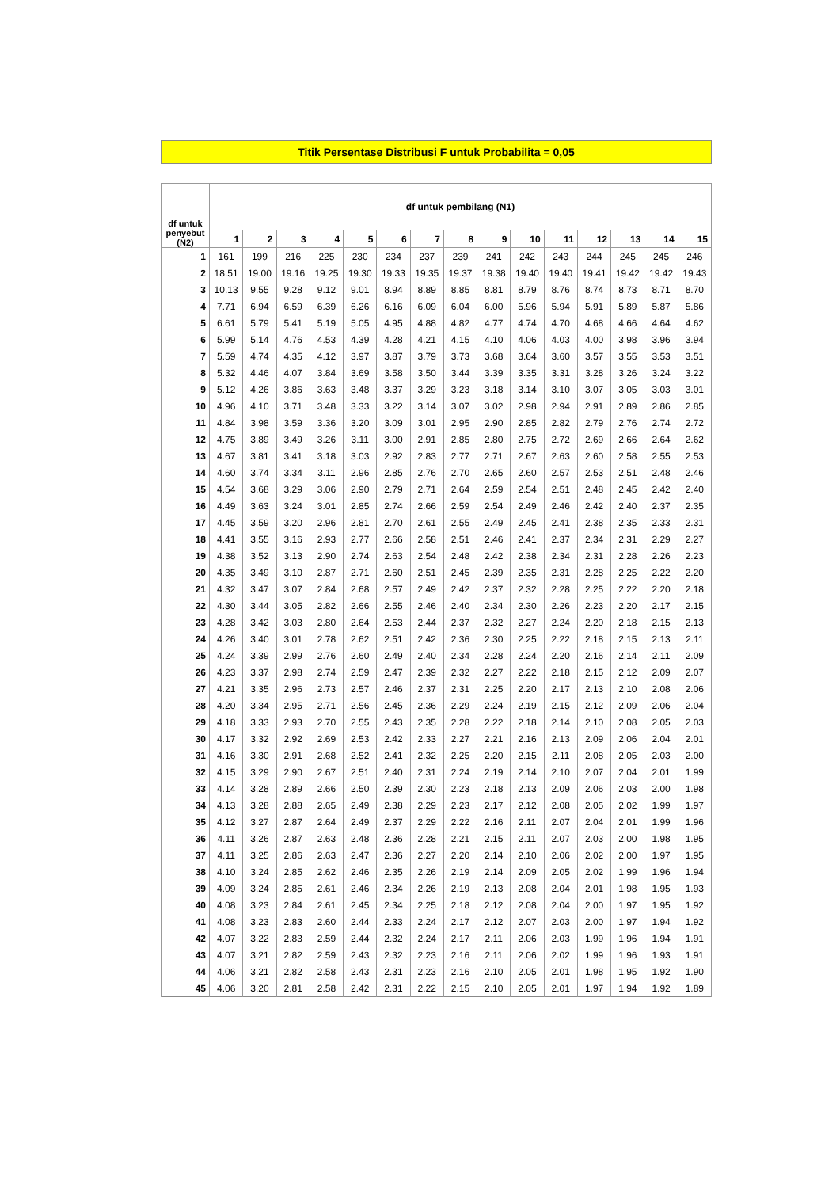Titik Persentase Distribusi F untuk Probabilita = 0,05
| df untuk penyebut (N2) | df untuk pembilang (N1) | | | | | | | | | | | | | | |
| --- | --- | --- | --- | --- | --- | --- | --- | --- | --- | --- | --- | --- | --- | --- | --- |
| | 1 | 2 | 3 | 4 | 5 | 6 | 7 | 8 | 9 | 10 | 11 | 12 | 13 | 14 | 15 |
| 1 | 161 | 199 | 216 | 225 | 230 | 234 | 237 | 239 | 241 | 242 | 243 | 244 | 245 | 245 | 246 |
| 2 | 18.51 | 19.00 | 19.16 | 19.25 | 19.30 | 19.33 | 19.35 | 19.37 | 19.38 | 19.40 | 19.40 | 19.41 | 19.42 | 19.42 | 19.43 |
| 3 | 10.13 | 9.55 | 9.28 | 9.12 | 9.01 | 8.94 | 8.89 | 8.85 | 8.81 | 8.79 | 8.76 | 8.74 | 8.73 | 8.71 | 8.70 |
| 4 | 7.71 | 6.94 | 6.59 | 6.39 | 6.26 | 6.16 | 6.09 | 6.04 | 6.00 | 5.96 | 5.94 | 5.91 | 5.89 | 5.87 | 5.86 |
| 5 | 6.61 | 5.79 | 5.41 | 5.19 | 5.05 | 4.95 | 4.88 | 4.82 | 4.77 | 4.74 | 4.70 | 4.68 | 4.66 | 4.64 | 4.62 |
| 6 | 5.99 | 5.14 | 4.76 | 4.53 | 4.39 | 4.28 | 4.21 | 4.15 | 4.10 | 4.06 | 4.03 | 4.00 | 3.98 | 3.96 | 3.94 |
| 7 | 5.59 | 4.74 | 4.35 | 4.12 | 3.97 | 3.87 | 3.79 | 3.73 | 3.68 | 3.64 | 3.60 | 3.57 | 3.55 | 3.53 | 3.51 |
| 8 | 5.32 | 4.46 | 4.07 | 3.84 | 3.69 | 3.58 | 3.50 | 3.44 | 3.39 | 3.35 | 3.31 | 3.28 | 3.26 | 3.24 | 3.22 |
| 9 | 5.12 | 4.26 | 3.86 | 3.63 | 3.48 | 3.37 | 3.29 | 3.23 | 3.18 | 3.14 | 3.10 | 3.07 | 3.05 | 3.03 | 3.01 |
| 10 | 4.96 | 4.10 | 3.71 | 3.48 | 3.33 | 3.22 | 3.14 | 3.07 | 3.02 | 2.98 | 2.94 | 2.91 | 2.89 | 2.86 | 2.85 |
| 11 | 4.84 | 3.98 | 3.59 | 3.36 | 3.20 | 3.09 | 3.01 | 2.95 | 2.90 | 2.85 | 2.82 | 2.79 | 2.76 | 2.74 | 2.72 |
| 12 | 4.75 | 3.89 | 3.49 | 3.26 | 3.11 | 3.00 | 2.91 | 2.85 | 2.80 | 2.75 | 2.72 | 2.69 | 2.66 | 2.64 | 2.62 |
| 13 | 4.67 | 3.81 | 3.41 | 3.18 | 3.03 | 2.92 | 2.83 | 2.77 | 2.71 | 2.67 | 2.63 | 2.60 | 2.58 | 2.55 | 2.53 |
| 14 | 4.60 | 3.74 | 3.34 | 3.11 | 2.96 | 2.85 | 2.76 | 2.70 | 2.65 | 2.60 | 2.57 | 2.53 | 2.51 | 2.48 | 2.46 |
| 15 | 4.54 | 3.68 | 3.29 | 3.06 | 2.90 | 2.79 | 2.71 | 2.64 | 2.59 | 2.54 | 2.51 | 2.48 | 2.45 | 2.42 | 2.40 |
| 16 | 4.49 | 3.63 | 3.24 | 3.01 | 2.85 | 2.74 | 2.66 | 2.59 | 2.54 | 2.49 | 2.46 | 2.42 | 2.40 | 2.37 | 2.35 |
| 17 | 4.45 | 3.59 | 3.20 | 2.96 | 2.81 | 2.70 | 2.61 | 2.55 | 2.49 | 2.45 | 2.41 | 2.38 | 2.35 | 2.33 | 2.31 |
| 18 | 4.41 | 3.55 | 3.16 | 2.93 | 2.77 | 2.66 | 2.58 | 2.51 | 2.46 | 2.41 | 2.37 | 2.34 | 2.31 | 2.29 | 2.27 |
| 19 | 4.38 | 3.52 | 3.13 | 2.90 | 2.74 | 2.63 | 2.54 | 2.48 | 2.42 | 2.38 | 2.34 | 2.31 | 2.28 | 2.26 | 2.23 |
| 20 | 4.35 | 3.49 | 3.10 | 2.87 | 2.71 | 2.60 | 2.51 | 2.45 | 2.39 | 2.35 | 2.31 | 2.28 | 2.25 | 2.22 | 2.20 |
| 21 | 4.32 | 3.47 | 3.07 | 2.84 | 2.68 | 2.57 | 2.49 | 2.42 | 2.37 | 2.32 | 2.28 | 2.25 | 2.22 | 2.20 | 2.18 |
| 22 | 4.30 | 3.44 | 3.05 | 2.82 | 2.66 | 2.55 | 2.46 | 2.40 | 2.34 | 2.30 | 2.26 | 2.23 | 2.20 | 2.17 | 2.15 |
| 23 | 4.28 | 3.42 | 3.03 | 2.80 | 2.64 | 2.53 | 2.44 | 2.37 | 2.32 | 2.27 | 2.24 | 2.20 | 2.18 | 2.15 | 2.13 |
| 24 | 4.26 | 3.40 | 3.01 | 2.78 | 2.62 | 2.51 | 2.42 | 2.36 | 2.30 | 2.25 | 2.22 | 2.18 | 2.15 | 2.13 | 2.11 |
| 25 | 4.24 | 3.39 | 2.99 | 2.76 | 2.60 | 2.49 | 2.40 | 2.34 | 2.28 | 2.24 | 2.20 | 2.16 | 2.14 | 2.11 | 2.09 |
| 26 | 4.23 | 3.37 | 2.98 | 2.74 | 2.59 | 2.47 | 2.39 | 2.32 | 2.27 | 2.22 | 2.18 | 2.15 | 2.12 | 2.09 | 2.07 |
| 27 | 4.21 | 3.35 | 2.96 | 2.73 | 2.57 | 2.46 | 2.37 | 2.31 | 2.25 | 2.20 | 2.17 | 2.13 | 2.10 | 2.08 | 2.06 |
| 28 | 4.20 | 3.34 | 2.95 | 2.71 | 2.56 | 2.45 | 2.36 | 2.29 | 2.24 | 2.19 | 2.15 | 2.12 | 2.09 | 2.06 | 2.04 |
| 29 | 4.18 | 3.33 | 2.93 | 2.70 | 2.55 | 2.43 | 2.35 | 2.28 | 2.22 | 2.18 | 2.14 | 2.10 | 2.08 | 2.05 | 2.03 |
| 30 | 4.17 | 3.32 | 2.92 | 2.69 | 2.53 | 2.42 | 2.33 | 2.27 | 2.21 | 2.16 | 2.13 | 2.09 | 2.06 | 2.04 | 2.01 |
| 31 | 4.16 | 3.30 | 2.91 | 2.68 | 2.52 | 2.41 | 2.32 | 2.25 | 2.20 | 2.15 | 2.11 | 2.08 | 2.05 | 2.03 | 2.00 |
| 32 | 4.15 | 3.29 | 2.90 | 2.67 | 2.51 | 2.40 | 2.31 | 2.24 | 2.19 | 2.14 | 2.10 | 2.07 | 2.04 | 2.01 | 1.99 |
| 33 | 4.14 | 3.28 | 2.89 | 2.66 | 2.50 | 2.39 | 2.30 | 2.23 | 2.18 | 2.13 | 2.09 | 2.06 | 2.03 | 2.00 | 1.98 |
| 34 | 4.13 | 3.28 | 2.88 | 2.65 | 2.49 | 2.38 | 2.29 | 2.23 | 2.17 | 2.12 | 2.08 | 2.05 | 2.02 | 1.99 | 1.97 |
| 35 | 4.12 | 3.27 | 2.87 | 2.64 | 2.49 | 2.37 | 2.29 | 2.22 | 2.16 | 2.11 | 2.07 | 2.04 | 2.01 | 1.99 | 1.96 |
| 36 | 4.11 | 3.26 | 2.87 | 2.63 | 2.48 | 2.36 | 2.28 | 2.21 | 2.15 | 2.11 | 2.07 | 2.03 | 2.00 | 1.98 | 1.95 |
| 37 | 4.11 | 3.25 | 2.86 | 2.63 | 2.47 | 2.36 | 2.27 | 2.20 | 2.14 | 2.10 | 2.06 | 2.02 | 2.00 | 1.97 | 1.95 |
| 38 | 4.10 | 3.24 | 2.85 | 2.62 | 2.46 | 2.35 | 2.26 | 2.19 | 2.14 | 2.09 | 2.05 | 2.02 | 1.99 | 1.96 | 1.94 |
| 39 | 4.09 | 3.24 | 2.85 | 2.61 | 2.46 | 2.34 | 2.26 | 2.19 | 2.13 | 2.08 | 2.04 | 2.01 | 1.98 | 1.95 | 1.93 |
| 40 | 4.08 | 3.23 | 2.84 | 2.61 | 2.45 | 2.34 | 2.25 | 2.18 | 2.12 | 2.08 | 2.04 | 2.00 | 1.97 | 1.95 | 1.92 |
| 41 | 4.08 | 3.23 | 2.83 | 2.60 | 2.44 | 2.33 | 2.24 | 2.17 | 2.12 | 2.07 | 2.03 | 2.00 | 1.97 | 1.94 | 1.92 |
| 42 | 4.07 | 3.22 | 2.83 | 2.59 | 2.44 | 2.32 | 2.24 | 2.17 | 2.11 | 2.06 | 2.03 | 1.99 | 1.96 | 1.94 | 1.91 |
| 43 | 4.07 | 3.21 | 2.82 | 2.59 | 2.43 | 2.32 | 2.23 | 2.16 | 2.11 | 2.06 | 2.02 | 1.99 | 1.96 | 1.93 | 1.91 |
| 44 | 4.06 | 3.21 | 2.82 | 2.58 | 2.43 | 2.31 | 2.23 | 2.16 | 2.10 | 2.05 | 2.01 | 1.98 | 1.95 | 1.92 | 1.90 |
| 45 | 4.06 | 3.20 | 2.81 | 2.58 | 2.42 | 2.31 | 2.22 | 2.15 | 2.10 | 2.05 | 2.01 | 1.97 | 1.94 | 1.92 | 1.89 |